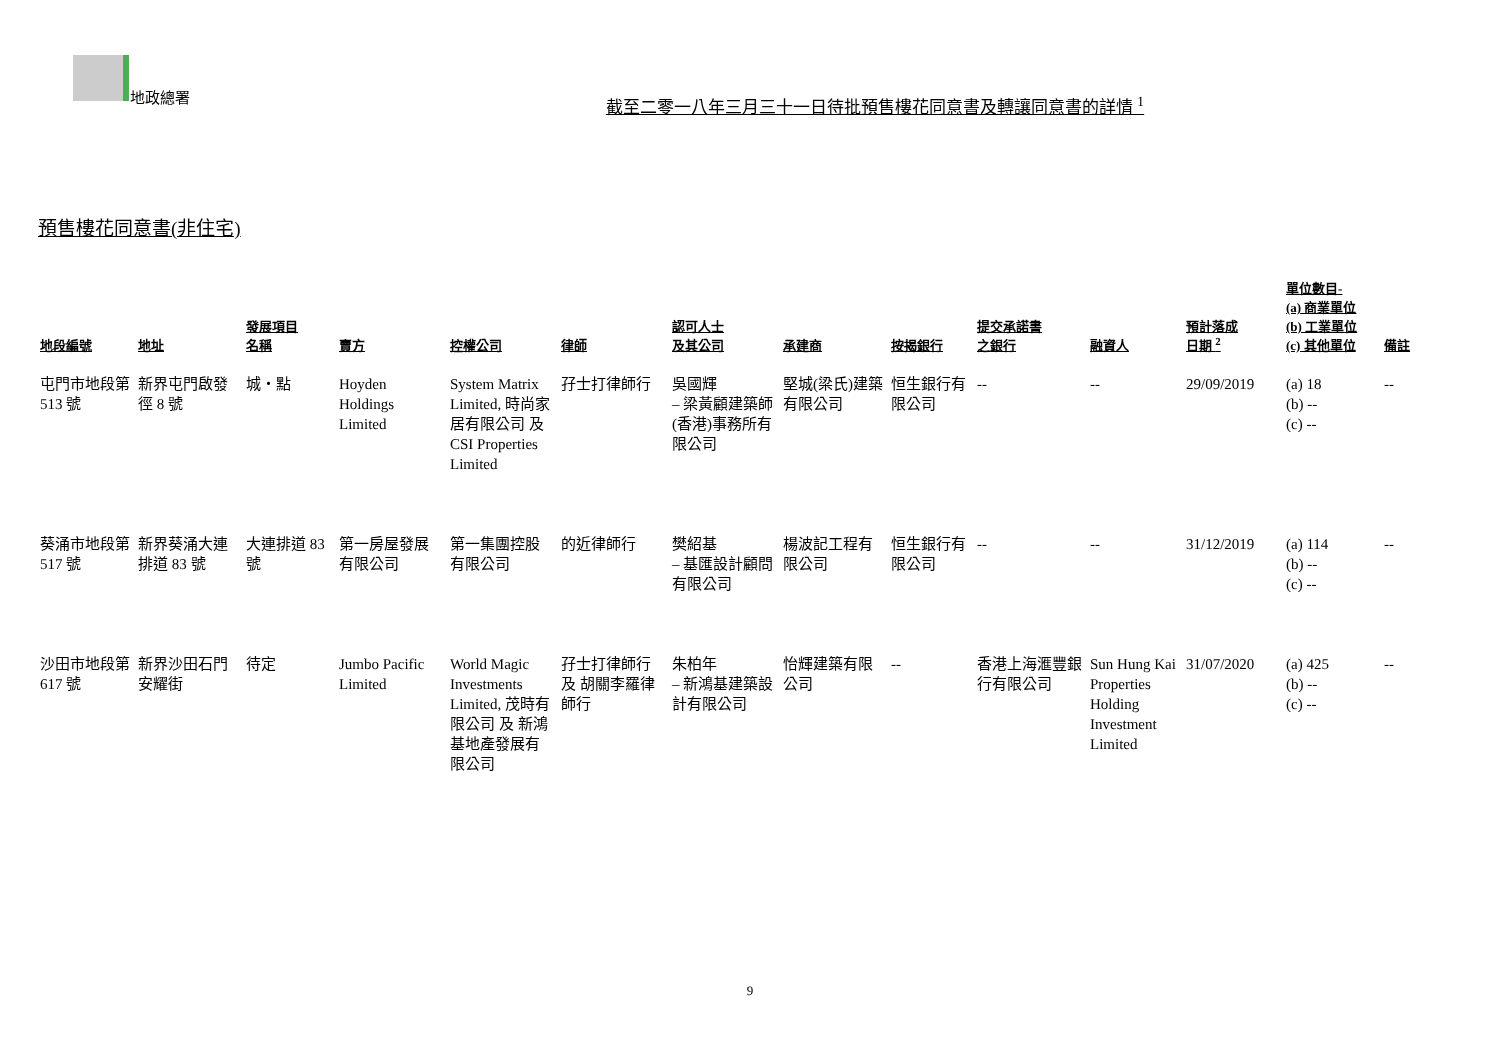地政總署
截至二零一八年三月三十一日待批預售樓花同意書及轉讓同意書的詳情 <sup>1</sup>
預售樓花同意書(非住宅)
| 地段編號 | 地址 | 發展項目 名稱 | 賣方 | 控權公司 | 律師 | 認可人士 及其公司 | 承建商 | 按揭銀行 | 提交承諾書 之銀行 | 融資人 | 預計落成 日期 <sup>2</sup> | 單位數目- (a) 商業單位 (b) 工業單位 (c) 其他單位 | 備註 |
| --- | --- | --- | --- | --- | --- | --- | --- | --- | --- | --- | --- | --- | --- |
| 屯門市地段第 513 號 | 新界屯門啟發徑 8 號 | 城・點 | Hoyden Holdings Limited | System Matrix Limited, 時尚家居有限公司 及 CSI Properties Limited | 孖士打律師行 | 吳國輝 – 梁黃顧建築師(香港)事務所有限公司 | 堅城(梁氏)建築有限公司 | 恒生銀行有限公司 | -- | -- | 29/09/2019 | (a) 18 (b) -- (c) -- | -- |
| 葵涌市地段第 517 號 | 新界葵涌大連排道 83 號 | 大連排道 83 號 | 第一房屋發展有限公司 | 第一集團控股有限公司 | 的近律師行 | 樊紹基 – 基匯設計顧問有限公司 | 楊波記工程有限公司 | 恒生銀行有限公司 | -- | -- | 31/12/2019 | (a) 114 (b) -- (c) -- | -- |
| 沙田市地段第 617 號 | 新界沙田石門安耀街 | 待定 | Jumbo Pacific Limited | World Magic Investments Limited, 茂時有限公司 及 新鴻基地產發展有限公司 | 孖士打律師行 及 胡關李羅律師行 | 朱柏年 – 新鴻基建築設計有限公司 | 怡輝建築有限公司 | -- | 香港上海滙豐銀行有限公司 | Sun Hung Kai Properties Holding Investment Limited | 31/07/2020 | (a) 425 (b) -- (c) -- | -- |
9